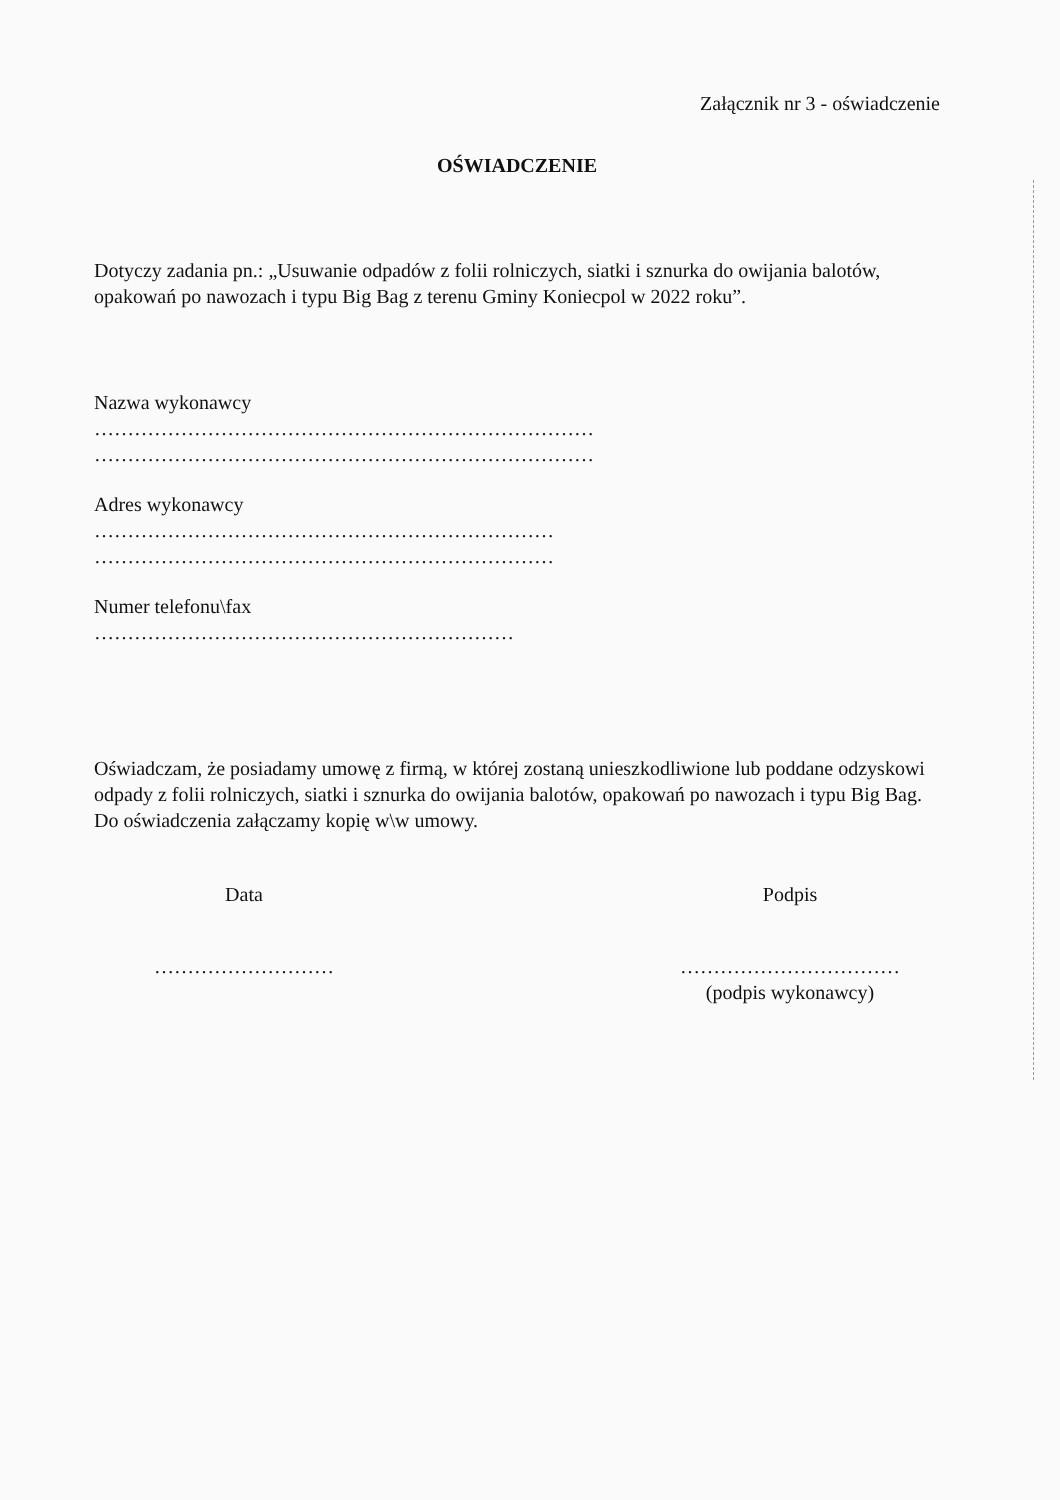Załącznik nr 3 - oświadczenie
OŚWIADCZENIE
Dotyczy zadania pn.: „Usuwanie odpadów z folii rolniczych, siatki i sznurka do owijania balotów, opakowań po nawozach i typu Big Bag z terenu Gminy Koniecpol w 2022 roku”.
Nazwa wykonawcy
…………………………………………………………………
…………………………………………………………………
Adres wykonawcy
……………………………………………………………
……………………………………………………………
Numer telefonu\fax
………………………………………………………
Oświadczam, że posiadamy umowę z firmą, w której zostaną unieszkodliwione lub poddane odzyskowi odpady z folii rolniczych, siatki i sznurka do owijania balotów, opakowań po nawozach i typu Big Bag. Do oświadczenia załączamy kopię w\w umowy.
Data
………………………
Podpis
……………………………
(podpis wykonawcy)